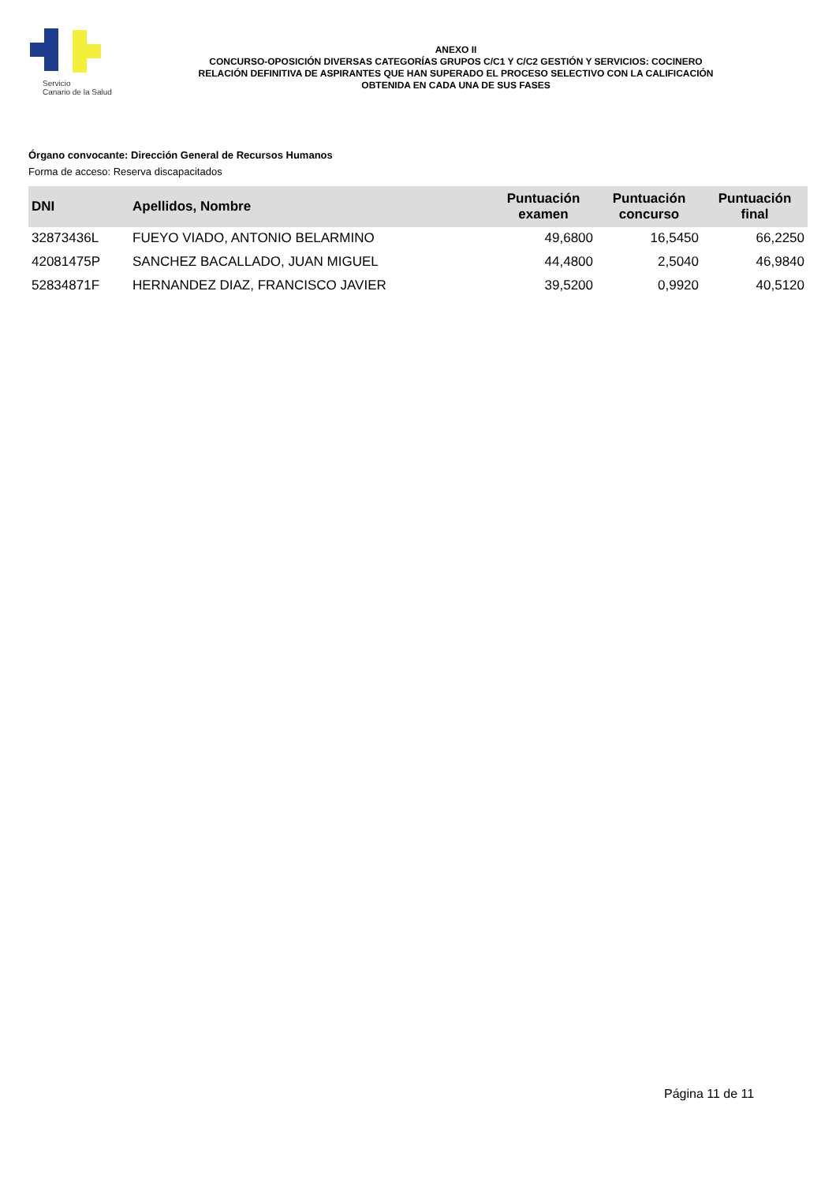Servicio
Canario de la Salud
ANEXO II
CONCURSO-OPOSICIÓN DIVERSAS CATEGORÍAS GRUPOS C/C1 Y C/C2 GESTIÓN Y SERVICIOS: COCINERO
RELACIÓN DEFINITIVA DE ASPIRANTES QUE HAN SUPERADO EL PROCESO SELECTIVO CON LA CALIFICACIÓN
OBTENIDA EN CADA UNA DE SUS FASES
Órgano convocante: Dirección General de Recursos Humanos
Forma de acceso: Reserva discapacitados
| DNI | Apellidos, Nombre | Puntuación examen | Puntuación concurso | Puntuación final |
| --- | --- | --- | --- | --- |
| 32873436L | FUEYO VIADO, ANTONIO BELARMINO | 49,6800 | 16,5450 | 66,2250 |
| 42081475P | SANCHEZ BACALLADO, JUAN MIGUEL | 44,4800 | 2,5040 | 46,9840 |
| 52834871F | HERNANDEZ DIAZ, FRANCISCO JAVIER | 39,5200 | 0,9920 | 40,5120 |
Página 11 de 11